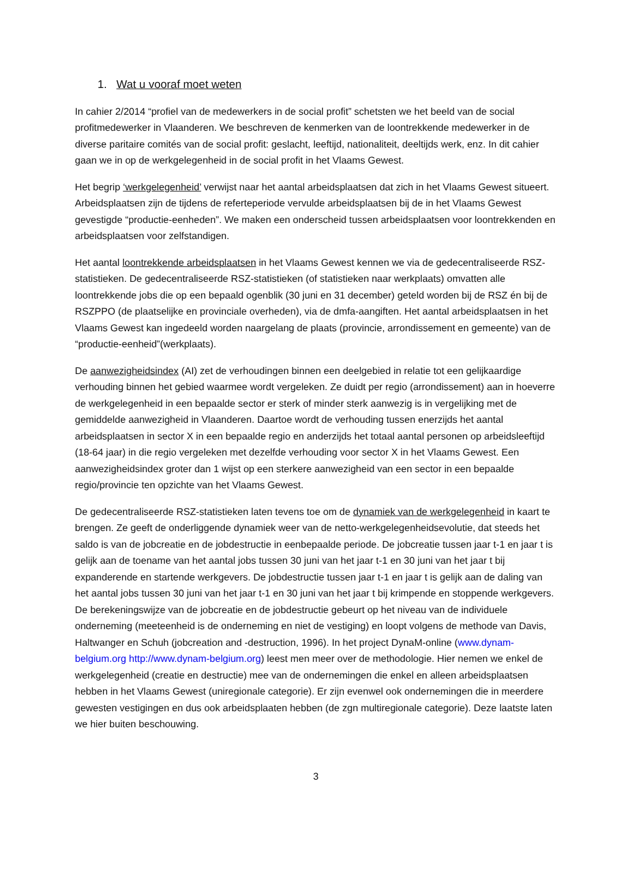1. Wat u vooraf moet weten
In cahier 2/2014 “profiel van de medewerkers in de social profit” schetsten we het beeld van de social profitmedewerker in Vlaanderen. We beschreven de kenmerken van de loontrekkende medewerker in de diverse paritaire comités van de social profit: geslacht, leeftijd, nationaliteit, deeltijds werk, enz. In dit cahier gaan we in op de werkgelegenheid in de social profit in het Vlaams Gewest.
Het begrip ‘werkgelegenheid’ verwijst naar het aantal arbeidsplaatsen dat zich in het Vlaams Gewest situeert. Arbeidsplaatsen zijn de tijdens de referteperiode vervulde arbeidsplaatsen bij de in het Vlaams Gewest gevestigde “productie-eenheden”. We maken een onderscheid tussen arbeidsplaatsen voor loontrekkenden en arbeidsplaatsen voor zelfstandigen.
Het aantal loontrekkende arbeidsplaatsen in het Vlaams Gewest kennen we via de gedecentraliseerde RSZ-statistieken. De gedecentraliseerde RSZ-statistieken (of statistieken naar werkplaats) omvatten alle loontrekkende jobs die op een bepaald ogenblik (30 juni en 31 december) geteld worden bij de RSZ én bij de RSZPPO (de plaatselijke en provinciale overheden), via de dmfa-aangiften. Het aantal arbeidsplaatsen in het Vlaams Gewest kan ingedeeld worden naargelang de plaats (provincie, arrondissement en gemeente) van de “productie-eenheid”(werkplaats).
De aanwezigheidsindex (AI) zet de verhoudingen binnen een deelgebied in relatie tot een gelijkaardige verhouding binnen het gebied waarmee wordt vergeleken. Ze duidt per regio (arrondissement) aan in hoeverre de werkgelegenheid in een bepaalde sector er sterk of minder sterk aanwezig is in vergelijking met de gemiddelde aanwezigheid in Vlaanderen. Daartoe wordt de verhouding tussen enerzijds het aantal arbeidsplaatsen in sector X in een bepaalde regio en anderzijds het totaal aantal personen op arbeidsleeftijd (18-64 jaar) in die regio vergeleken met dezelfde verhouding voor sector X in het Vlaams Gewest. Een aanwezigheidsindex groter dan 1 wijst op een sterkere aanwezigheid van een sector in een bepaalde regio/provincie ten opzichte van het Vlaams Gewest.
De gedecentraliseerde RSZ-statistieken laten tevens toe om de dynamiek van de werkgelegenheid in kaart te brengen. Ze geeft de onderliggende dynamiek weer van de netto-werkgelegenheidsevolutie, dat steeds het saldo is van de jobcreatie en de jobdestructie in eenbepaalde periode. De jobcreatie tussen jaar t-1 en jaar t is gelijk aan de toename van het aantal jobs tussen 30 juni van het jaar t-1 en 30 juni van het jaar t bij expanderende en startende werkgevers. De jobdestructie tussen jaar t-1 en jaar t is gelijk aan de daling van het aantal jobs tussen 30 juni van het jaar t-1 en 30 juni van het jaar t bij krimpende en stoppende werkgevers. De berekeningswijze van de jobcreatie en de jobdestructie gebeurt op het niveau van de individuele onderneming (meeteenheid is de onderneming en niet de vestiging) en loopt volgens de methode van Davis, Haltwanger en Schuh (jobcreation and -destruction, 1996). In het project DynaM-online (www.dynam-belgium.org http://www.dynam-belgium.org) leest men meer over de methodologie. Hier nemen we enkel de werkgelegenheid (creatie en destructie) mee van de ondernemingen die enkel en alleen arbeidsplaatsen hebben in het Vlaams Gewest (uniregionale categorie). Er zijn evenwel ook ondernemingen die in meerdere gewesten vestigingen en dus ook arbeidsplaaten hebben (de zgn multiregionale categorie). Deze laatste laten we hier buiten beschouwing.
3